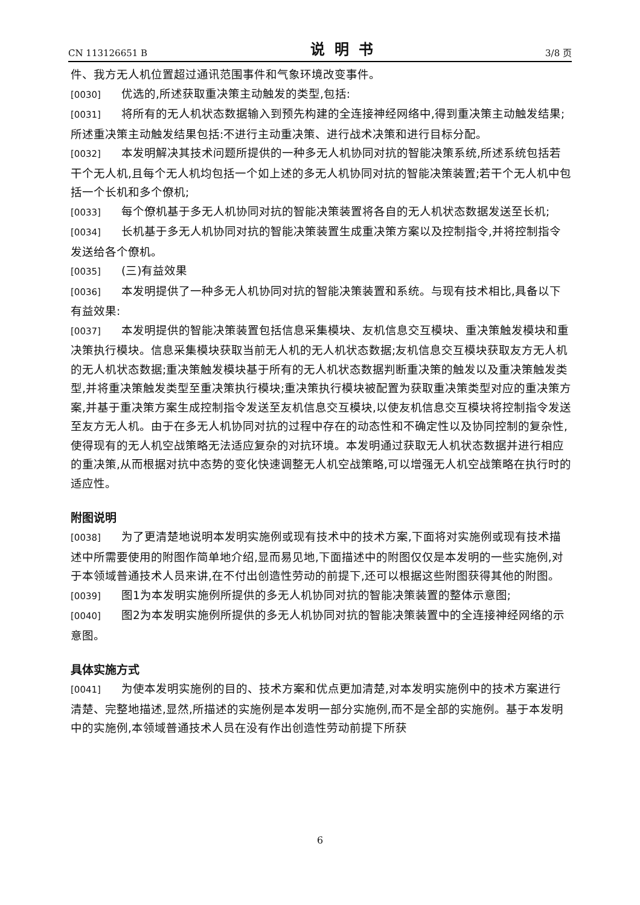CN 113126651 B 说明书 3/8 页
件、我方无人机位置超过通讯范围事件和气象环境改变事件。
[0030] 优选的,所述获取重决策主动触发的类型,包括:
[0031] 将所有的无人机状态数据输入到预先构建的全连接神经网络中,得到重决策主动触发结果;所述重决策主动触发结果包括:不进行主动重决策、进行战术决策和进行目标分配。
[0032] 本发明解决其技术问题所提供的一种多无人机协同对抗的智能决策系统,所述系统包括若干个无人机,且每个无人机均包括一个如上述的多无人机协同对抗的智能决策装置;若干个无人机中包括一个长机和多个僚机;
[0033] 每个僚机基于多无人机协同对抗的智能决策装置将各自的无人机状态数据发送至长机;
[0034] 长机基于多无人机协同对抗的智能决策装置生成重决策方案以及控制指令,并将控制指令发送给各个僚机。
[0035] (三)有益效果
[0036] 本发明提供了一种多无人机协同对抗的智能决策装置和系统。与现有技术相比,具备以下有益效果:
[0037] 本发明提供的智能决策装置包括信息采集模块、友机信息交互模块、重决策触发模块和重决策执行模块。信息采集模块获取当前无人机的无人机状态数据;友机信息交互模块获取友方无人机的无人机状态数据;重决策触发模块基于所有的无人机状态数据判断重决策的触发以及重决策触发类型,并将重决策触发类型至重决策执行模块;重决策执行模块被配置为获取重决策类型对应的重决策方案,并基于重决策方案生成控制指令发送至友机信息交互模块,以使友机信息交互模块将控制指令发送至友方无人机。由于在多无人机协同对抗的过程中存在的动态性和不确定性以及协同控制的复杂性,使得现有的无人机空战策略无法适应复杂的对抗环境。本发明通过获取无人机状态数据并进行相应的重决策,从而根据对抗中态势的变化快速调整无人机空战策略,可以增强无人机空战策略在执行时的适应性。
附图说明
[0038] 为了更清楚地说明本发明实施例或现有技术中的技术方案,下面将对实施例或现有技术描述中所需要使用的附图作简单地介绍,显而易见地,下面描述中的附图仅仅是本发明的一些实施例,对于本领域普通技术人员来讲,在不付出创造性劳动的前提下,还可以根据这些附图获得其他的附图。
[0039] 图1为本发明实施例所提供的多无人机协同对抗的智能决策装置的整体示意图;
[0040] 图2为本发明实施例所提供的多无人机协同对抗的智能决策装置中的全连接神经网络的示意图。
具体实施方式
[0041] 为使本发明实施例的目的、技术方案和优点更加清楚,对本发明实施例中的技术方案进行清楚、完整地描述,显然,所描述的实施例是本发明一部分实施例,而不是全部的实施例。基于本发明中的实施例,本领域普通技术人员在没有作出创造性劳动前提下所获
6